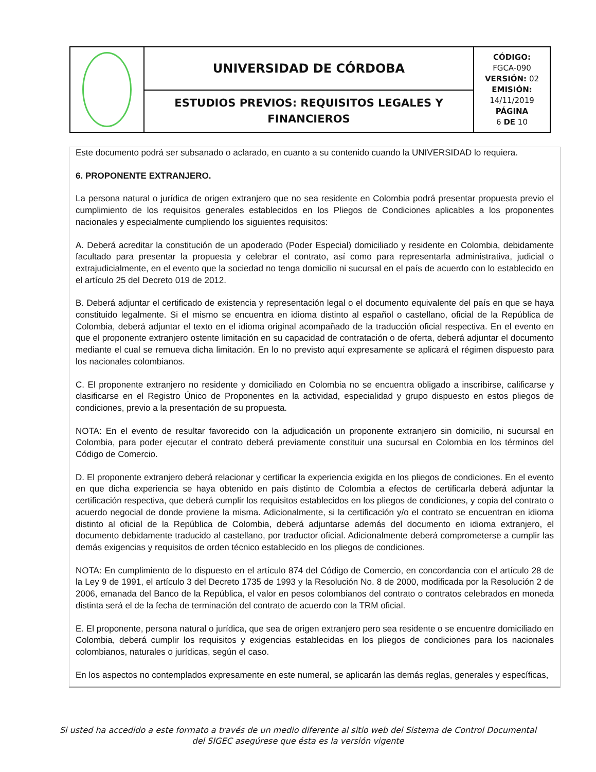| | UNIVERSIDAD DE CÓRDOBA | CÓDIGO: FGCA-090 VERSIÓN: 02 EMISIÓN: 14/11/2019 PÁGINA 6 DE 10 |
| | ESTUDIOS PREVIOS: REQUISITOS LEGALES Y FINANCIEROS | |
Este documento podrá ser subsanado o aclarado, en cuanto a su contenido cuando la UNIVERSIDAD lo requiera.
6. PROPONENTE EXTRANJERO.
La persona natural o jurídica de origen extranjero que no sea residente en Colombia podrá presentar propuesta previo el cumplimiento de los requisitos generales establecidos en los Pliegos de Condiciones aplicables a los proponentes nacionales y especialmente cumpliendo los siguientes requisitos:
A. Deberá acreditar la constitución de un apoderado (Poder Especial) domiciliado y residente en Colombia, debidamente facultado para presentar la propuesta y celebrar el contrato, así como para representarla administrativa, judicial o extrajudicialmente, en el evento que la sociedad no tenga domicilio ni sucursal en el país de acuerdo con lo establecido en el artículo 25 del Decreto 019 de 2012.
B. Deberá adjuntar el certificado de existencia y representación legal o el documento equivalente del país en que se haya constituido legalmente. Si el mismo se encuentra en idioma distinto al español o castellano, oficial de la República de Colombia, deberá adjuntar el texto en el idioma original acompañado de la traducción oficial respectiva. En el evento en que el proponente extranjero ostente limitación en su capacidad de contratación o de oferta, deberá adjuntar el documento mediante el cual se remueva dicha limitación. En lo no previsto aquí expresamente se aplicará el régimen dispuesto para los nacionales colombianos.
C. El proponente extranjero no residente y domiciliado en Colombia no se encuentra obligado a inscribirse, calificarse y clasificarse en el Registro Único de Proponentes en la actividad, especialidad y grupo dispuesto en estos pliegos de condiciones, previo a la presentación de su propuesta.
NOTA: En el evento de resultar favorecido con la adjudicación un proponente extranjero sin domicilio, ni sucursal en Colombia, para poder ejecutar el contrato deberá previamente constituir una sucursal en Colombia en los términos del Código de Comercio.
D. El proponente extranjero deberá relacionar y certificar la experiencia exigida en los pliegos de condiciones. En el evento en que dicha experiencia se haya obtenido en país distinto de Colombia a efectos de certificarla deberá adjuntar la certificación respectiva, que deberá cumplir los requisitos establecidos en los pliegos de condiciones, y copia del contrato o acuerdo negocial de donde proviene la misma. Adicionalmente, si la certificación y/o el contrato se encuentran en idioma distinto al oficial de la República de Colombia, deberá adjuntarse además del documento en idioma extranjero, el documento debidamente traducido al castellano, por traductor oficial. Adicionalmente deberá comprometerse a cumplir las demás exigencias y requisitos de orden técnico establecido en los pliegos de condiciones.
NOTA: En cumplimiento de lo dispuesto en el artículo 874 del Código de Comercio, en concordancia con el artículo 28 de la Ley 9 de 1991, el artículo 3 del Decreto 1735 de 1993 y la Resolución No. 8 de 2000, modificada por la Resolución 2 de 2006, emanada del Banco de la República, el valor en pesos colombianos del contrato o contratos celebrados en moneda distinta será el de la fecha de terminación del contrato de acuerdo con la TRM oficial.
E. El proponente, persona natural o jurídica, que sea de origen extranjero pero sea residente o se encuentre domiciliado en Colombia, deberá cumplir los requisitos y exigencias establecidas en los pliegos de condiciones para los nacionales colombianos, naturales o jurídicas, según el caso.
En los aspectos no contemplados expresamente en este numeral, se aplicarán las demás reglas, generales y específicas,
Si usted ha accedido a este formato a través de un medio diferente al sitio web del Sistema de Control Documental
del SIGEC asegúrese que ésta es la versión vigente